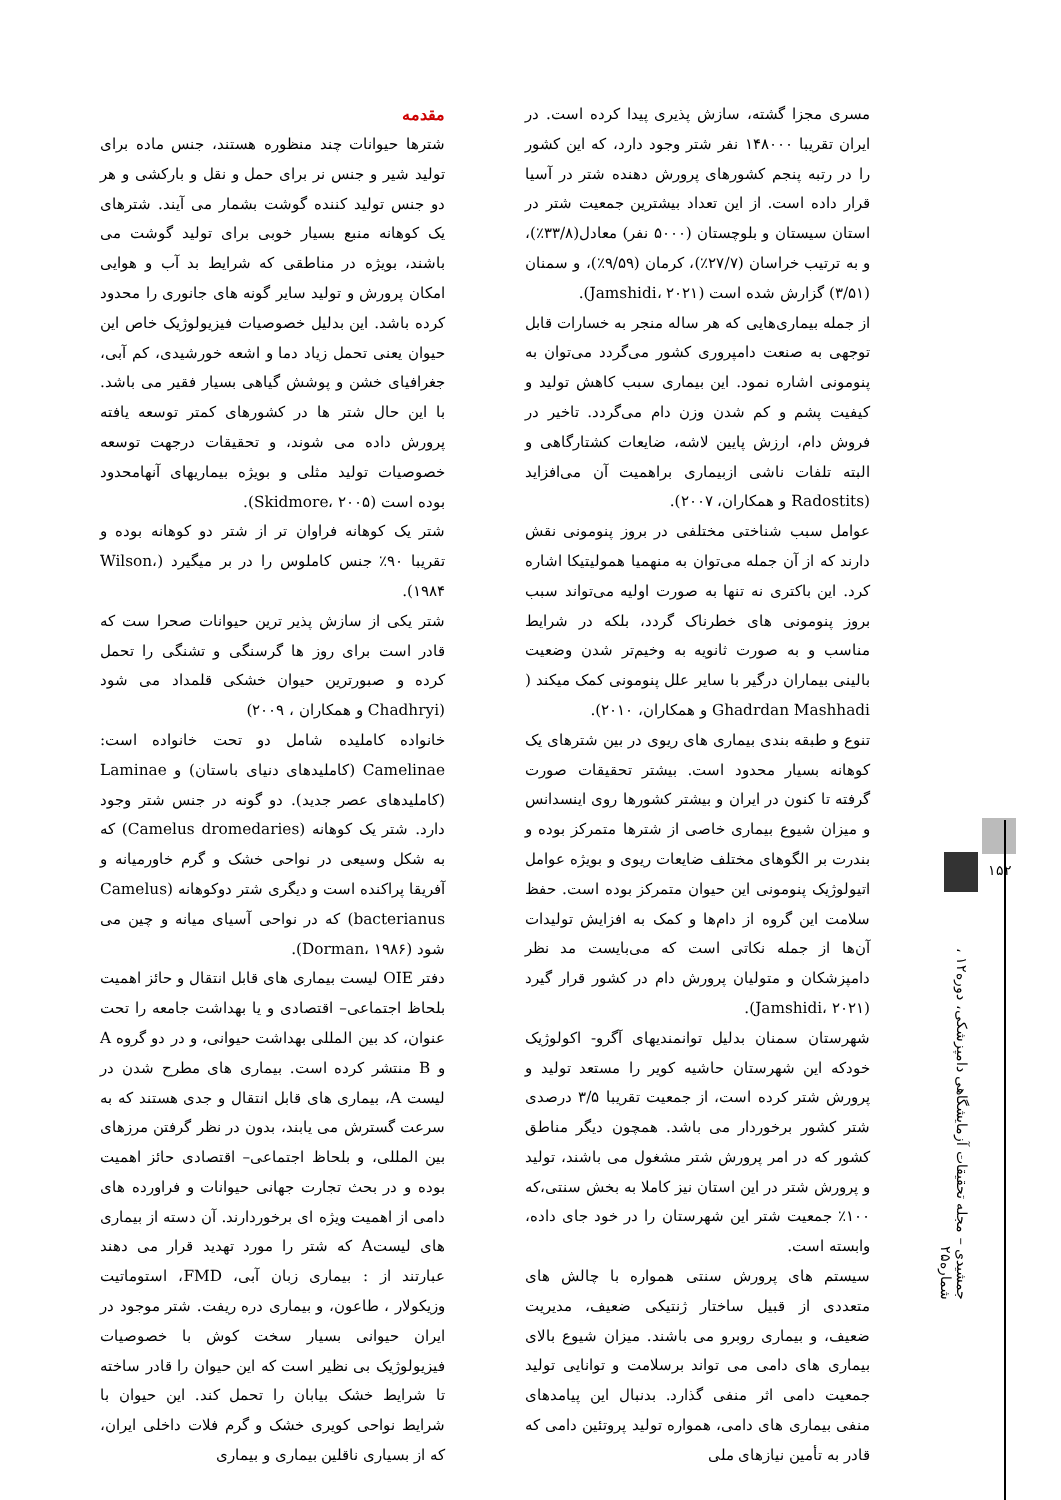۱۵۲
جمشیدی – مجله تحقیقات آزمایشگاهی دامپزشکی، دوره۱۲ ، شماره۲۵
مقدمه
شترها حیوانات چند منظوره هستند، جنس ماده برای تولید شیر و جنس نر برای حمل و نقل و بارکشی و هر دو جنس تولید کننده گوشت بشمار می آیند. شترهای یک کوهانه منبع بسیار خوبی برای تولید گوشت می باشند، بویژه در مناطقی که شرایط بد آب و هوایی امکان پرورش و تولید سایر گونه های جانوری را محدود کرده باشد. این بدلیل خصوصیات فیزیولوژیک خاص این حیوان یعنی تحمل زیاد دما و اشعه خورشیدی، کم آبی، جغرافیای خشن و پوشش گیاهی بسیار فقیر می باشد. با این حال شتر ها در کشورهای کمتر توسعه یافته پرورش داده می شوند، و تحقیقات درجهت توسعه خصوصیات تولید مثلی و بویژه بیماریهای آنهامحدود بوده است (Skidmore، ۲۰۰۵).
شتر یک کوهانه فراوان تر از شتر دو کوهانه بوده و تقریبا ۹۰٪ جنس کاملوس را در بر میگیرد (Wilson، ۱۹۸۴).
شتر یکی از سازش پذیر ترین حیوانات صحرا ست که قادر است برای روز ها گرسنگی و تشنگی را تحمل کرده و صبورترین حیوان خشکی قلمداد می شود (Chadhryi و همکاران ، ۲۰۰۹)
خانواده کاملیده شامل دو تحت خانواده است: Camelinae (کاملیدهای دنیای باستان) و Laminae (کاملیدهای عصر جدید). دو گونه در جنس شتر وجود دارد. شتر یک کوهانه (Camelus dromedaries) که به شکل وسیعی در نواحی خشک و گرم خاورمیانه و آفریقا پراکنده است و دیگری شتر دوکوهانه (Camelus bacterianus) که در نواحی آسیای میانه و چین می شود (Dorman، ۱۹۸۶).
دفتر OIE لیست بیماری های قابل انتقال و حائز اهمیت بلحاظ اجتماعی– اقتصادی و یا بهداشت جامعه را تحت عنوان، کد بین المللی بهداشت حیوانی، و در دو گروه A و B منتشر کرده است. بیماری های مطرح شدن در لیست A، بیماری های قابل انتقال و جدی هستند که به سرعت گسترش می یابند، بدون در نظر گرفتن مرزهای بین المللی، و بلحاظ اجتماعی– اقتصادی حائز اهمیت بوده و در بحث تجارت جهانی حیوانات و فراورده های دامی از اهمیت ویژه ای برخوردارند. آن دسته از بیماری های لیستA که شتر را مورد تهدید قرار می دهند عبارتند از : بیماری زبان آبی، FMD، استوماتیت وزیکولار ، طاعون، و بیماری دره ریفت. شتر موجود در ایران حیوانی بسیار سخت کوش با خصوصیات فیزیولوژیک بی نظیر است که این حیوان را قادر ساخته تا شرایط خشک بیابان را تحمل کند. این حیوان با شرایط نواحی کویری خشک و گرم فلات داخلی ایران، که از بسیاری ناقلین بیماری و بیماری
مسری مجزا گشته، سازش پذیری پیدا کرده است. در ایران تقریبا ۱۴۸۰۰۰ نفر شتر وجود دارد، که این کشور را در رتبه پنجم کشورهای پرورش دهنده شتر در آسیا قرار داده است. از این تعداد بیشترین جمعیت شتر در استان سیستان و بلوچستان (۵۰۰۰ نفر) معادل(۳۳/۸٪)، و به ترتیب خراسان (۲۷/۷٪)، کرمان (۹/۵۹٪)، و سمنان (۳/۵۱) گزارش شده است (Jamshidi، ۲۰۲۱).
از جمله بیماری‌هایی که هر ساله منجر به خسارات قابل توجهی به صنعت دامپروری کشور می‌گردد می‌توان به پنومونی اشاره نمود. این بیماری سبب کاهش تولید و کیفیت پشم و کم شدن وزن دام می‌گردد. تاخیر در فروش دام، ارزش پایین لاشه، ضایعات کشتارگاهی و البته تلفات ناشی ازبیماری براهمیت آن می‌افزاید (Radostits و همکاران، ۲۰۰۷).
عوامل سبب شناختی مختلفی در بروز پنومونی نقش دارند که از آن جمله می‌توان به منهمیا همولیتیکا اشاره کرد. این باکتری نه تنها به صورت اولیه می‌تواند سبب بروز پنومونی های خطرناک گردد، بلکه در شرایط مناسب و به صورت ثانویه به وخیم‌تر شدن وضعیت بالینی بیماران درگیر با سایر علل پنومونی کمک میکند ( Ghadrdan Mashhadi و همکاران، ۲۰۱۰).
تنوع و طبقه بندی بیماری های ریوی در بین شترهای یک کوهانه بسیار محدود است. بیشتر تحقیقات صورت گرفته تا کنون در ایران و بیشتر کشورها روی اینسدانس و میزان شیوع بیماری خاصی از شترها متمرکز بوده و بندرت بر الگوهای مختلف ضایعات ریوی و بویژه عوامل اتیولوژیک پنومونی این حیوان متمرکز بوده است. حفظ سلامت این گروه از دام‌ها و کمک به افزایش تولیدات آن‌ها از جمله نکاتی است که می‌بایست مد نظر دامپزشکان و متولیان پرورش دام در کشور قرار گیرد (Jamshidi، ۲۰۲۱).
شهرستان سمنان بدلیل توانمندیهای آگرو- اکولوژیک خودکه این شهرستان حاشیه کویر را مستعد تولید و پرورش شتر کرده است، از جمعیت تقریبا ۳/۵ درصدی شتر کشور برخوردار می باشد. همچون دیگر مناطق کشور که در امر پرورش شتر مشغول می باشند، تولید و پرورش شتر در این استان نیز کاملا به بخش سنتی،که ۱۰۰٪ جمعیت شتر این شهرستان را در خود جای داده، وابسته است.
سیستم های پرورش سنتی همواره با چالش های متعددی از قبیل ساختار ژنتیکی ضعیف، مدیریت ضعیف، و بیماری روبرو می باشند. میزان شیوع بالای بیماری های دامی می تواند برسلامت و توانایی تولید جمعیت دامی اثر منفی گذارد. بدنبال این پیامدهای منفی بیماری های دامی، همواره تولید پروتئین دامی که قادر به تأمین نیازهای ملی